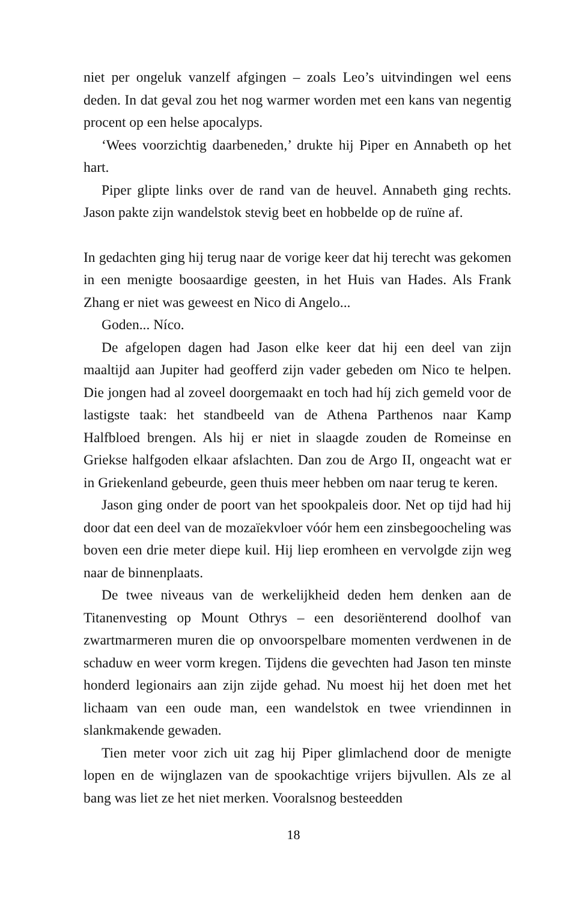niet per ongeluk vanzelf afgingen – zoals Leo’s uitvindingen wel eens deden. In dat geval zou het nog warmer worden met een kans van negentig procent op een helse apocalyps.
‘Wees voorzichtig daarbeneden,’ drukte hij Piper en Annabeth op het hart.
Piper glipte links over de rand van de heuvel. Annabeth ging rechts. Jason pakte zijn wandelstok stevig beet en hobbelde op de ruïne af.
In gedachten ging hij terug naar de vorige keer dat hij terecht was gekomen in een menigte boosaardige geesten, in het Huis van Hades. Als Frank Zhang er niet was geweest en Nico di Angelo...
Goden... Níco.
De afgelopen dagen had Jason elke keer dat hij een deel van zijn maaltijd aan Jupiter had geofferd zijn vader gebeden om Nico te helpen. Die jongen had al zoveel doorgemaakt en toch had híj zich gemeld voor de lastigste taak: het standbeeld van de Athena Parthenos naar Kamp Halfbloed brengen. Als hij er niet in slaagde zouden de Romeinse en Griekse halfgoden elkaar afslachten. Dan zou de Argo II, ongeacht wat er in Griekenland gebeurde, geen thuis meer hebben om naar terug te keren.
Jason ging onder de poort van het spookpaleis door. Net op tijd had hij door dat een deel van de mozaïekvloer vóór hem een zinsbegoocheling was boven een drie meter diepe kuil. Hij liep eromheen en vervolgde zijn weg naar de binnenplaats.
De twee niveaus van de werkelijkheid deden hem denken aan de Titanenvesting op Mount Othrys – een desoriënterend doolhof van zwartmarmeren muren die op onvoorspelbare momenten verdwenen in de schaduw en weer vorm kregen. Tijdens die gevechten had Jason ten minste honderd legionairs aan zijn zijde gehad. Nu moest hij het doen met het lichaam van een oude man, een wandelstok en twee vriendinnen in slankmakende gewaden.
Tien meter voor zich uit zag hij Piper glimlachend door de menigte lopen en de wijnglazen van de spookachtige vrijers bijvullen. Als ze al bang was liet ze het niet merken. Vooralsnog besteedden
18